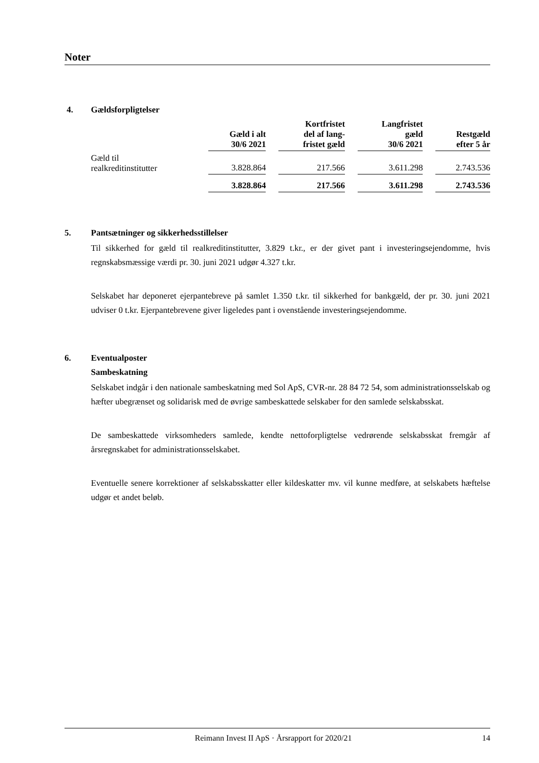Noter
4. Gældsforpligtelser
| | Gæld i alt 30/6 2021 | Kortfristet del af lang- fristet gæld | Langfristet gæld 30/6 2021 | Restgæld efter 5 år |
| --- | --- | --- | --- | --- |
| Gæld til realkreditinstitutter | 3.828.864 | 217.566 | 3.611.298 | 2.743.536 |
| | 3.828.864 | 217.566 | 3.611.298 | 2.743.536 |
5. Pantsætninger og sikkerhedsstillelser
Til sikkerhed for gæld til realkreditinstitutter, 3.829 t.kr., er der givet pant i investeringsejendomme, hvis regnskabsmæssige værdi pr. 30. juni 2021 udgør 4.327 t.kr.
Selskabet har deponeret ejerpantebreve på samlet 1.350 t.kr. til sikkerhed for bankgæld, der pr. 30. juni 2021 udviser 0 t.kr. Ejerpantebrevene giver ligeledes pant i ovenstående investeringsejendomme.
6. Eventualposter
Sambeskatning
Selskabet indgår i den nationale sambeskatning med Sol ApS, CVR-nr. 28 84 72 54, som administrationsselskab og hæfter ubegrænset og solidarisk med de øvrige sambeskattede selskaber for den samlede selskabsskat.
De sambeskattede virksomheders samlede, kendte nettoforpligtelse vedrørende selskabsskat fremgår af årsregnskabet for administrationsselskabet.
Eventuelle senere korrektioner af selskabsskatter eller kildeskatter mv. vil kunne medføre, at selskabets hæftelse udgør et andet beløb.
Reimann Invest II ApS · Årsrapport for 2020/21
14